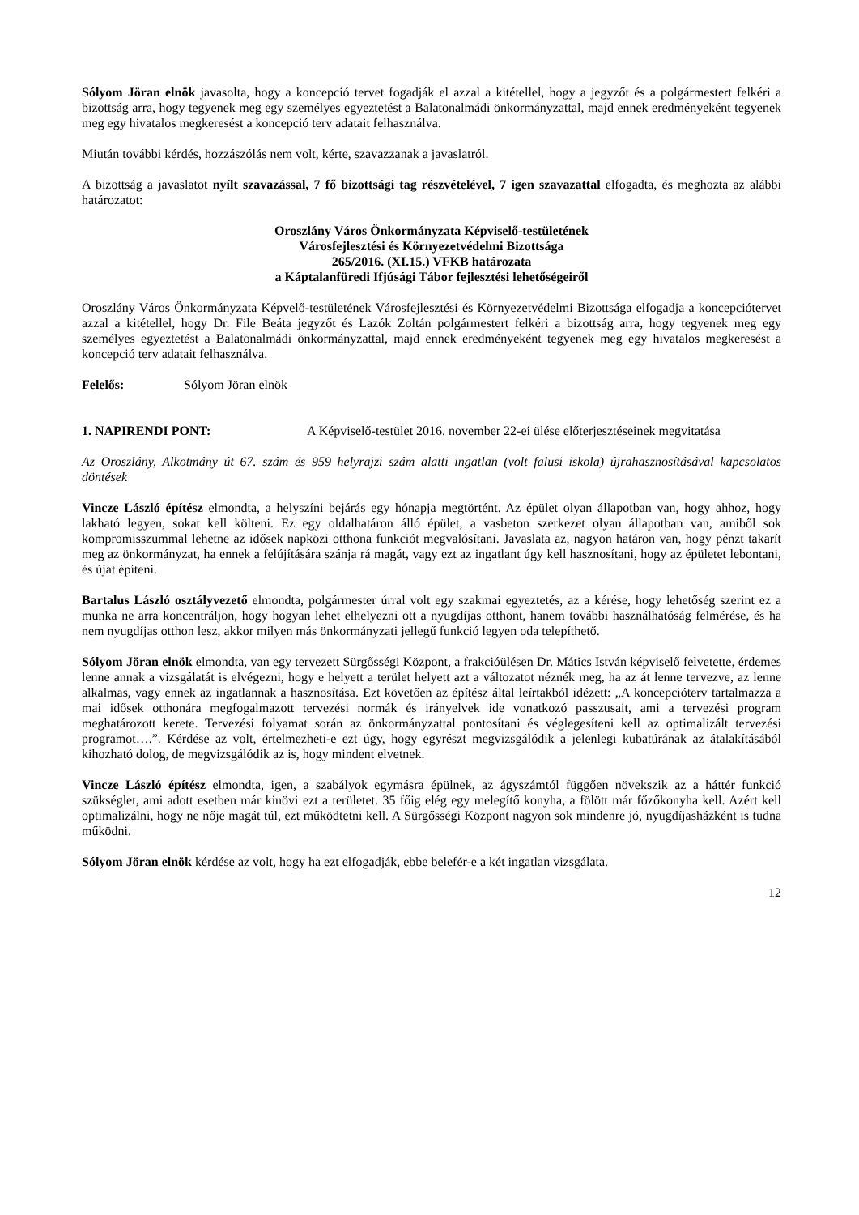Sólyom Jöran elnök javasolta, hogy a koncepció tervet fogadják el azzal a kitétellel, hogy a jegyzőt és a polgármestert felkéri a bizottság arra, hogy tegyenek meg egy személyes egyeztetést a Balatonalmádi önkormányzattal, majd ennek eredményeként tegyenek meg egy hivatalos megkeresést a koncepció terv adatait felhasználva.
Miután további kérdés, hozzászólás nem volt, kérte, szavazzanak a javaslatról.
A bizottság a javaslatot nyílt szavazással, 7 fő bizottsági tag részvételével, 7 igen szavazattal elfogadta, és meghozta az alábbi határozatot:
Oroszlány Város Önkormányzata Képviselő-testületének
Városfejlesztési és Környezetvédelmi Bizottsága
265/2016. (XI.15.) VFKB határozata
a Káptalanfüredi Ifjúsági Tábor fejlesztési lehetőségeiről
Oroszlány Város Önkormányzata Képvelő-testületének Városfejlesztési és Környezetvédelmi Bizottsága elfogadja a koncepciótervet azzal a kitétellel, hogy Dr. File Beáta jegyzőt és Lazók Zoltán polgármestert felkéri a bizottság arra, hogy tegyenek meg egy személyes egyeztetést a Balatonalmádi önkormányzattal, majd ennek eredményeként tegyenek meg egy hivatalos megkeresést a koncepció terv adatait felhasználva.
Felelős: Sólyom Jöran elnök
1. NAPIRENDI PONT: A Képviselő-testület 2016. november 22-ei ülése előterjesztéseinek megvitatása
Az Oroszlány, Alkotmány út 67. szám és 959 helyrajzi szám alatti ingatlan (volt falusi iskola) újrahasznosításával kapcsolatos döntések
Vincze László építész elmondta, a helyszíni bejárás egy hónapja megtörtént. Az épület olyan állapotban van, hogy ahhoz, hogy lakható legyen, sokat kell költeni. Ez egy oldalhatáron álló épület, a vasbeton szerkezet olyan állapotban van, amiből sok kompromisszummal lehetne az idősek napközi otthona funkciót megvalósítani. Javaslata az, nagyon határon van, hogy pénzt takarít meg az önkormányzat, ha ennek a felújítására szánja rá magát, vagy ezt az ingatlant úgy kell hasznosítani, hogy az épületet lebontani, és újat építeni.
Bartalus László osztályvezető elmondta, polgármester úrral volt egy szakmai egyeztetés, az a kérése, hogy lehetőség szerint ez a munka ne arra koncentráljon, hogy hogyan lehet elhelyezni ott a nyugdíjas otthont, hanem további használhatóság felmérése, és ha nem nyugdíjas otthon lesz, akkor milyen más önkormányzati jellegű funkció legyen oda telepíthető.
Sólyom Jöran elnök elmondta, van egy tervezett Sürgősségi Központ, a frakcióülésen Dr. Mátics István képviselő felvetette, érdemes lenne annak a vizsgálatát is elvégezni, hogy e helyett a terület helyett azt a változatot néznék meg, ha az át lenne tervezve, az lenne alkalmas, vagy ennek az ingatlannak a hasznosítása. Ezt követően az építész által leírtakból idézett: „A koncepcióterv tartalmazza a mai idősek otthonára megfogalmazott tervezési normák és irányelvek ide vonatkozó passzusait, ami a tervezési program meghatározott kerete. Tervezési folyamat során az önkormányzattal pontosítani és véglegesíteni kell az optimalizált tervezési programot….”. Kérdése az volt, értelmezheti-e ezt úgy, hogy egyrészt megvizsgálódik a jelenlegi kubatúrának az átalakításából kihozható dolog, de megvizsgálódik az is, hogy mindent elvetnek.
Vincze László építész elmondta, igen, a szabályok egymásra épülnek, az ágyszámtól függően növekszik az a háttér funkció szükséglet, ami adott esetben már kinövi ezt a területet. 35 főig elég egy melegítő konyha, a fölött már főzőkonyha kell. Azért kell optimalizálni, hogy ne nője magát túl, ezt működtetni kell. A Sürgősségi Központ nagyon sok mindenre jó, nyugdíjasházként is tudna működni.
Sólyom Jöran elnök kérdése az volt, hogy ha ezt elfogadják, ebbe belefér-e a két ingatlan vizsgálata.
12